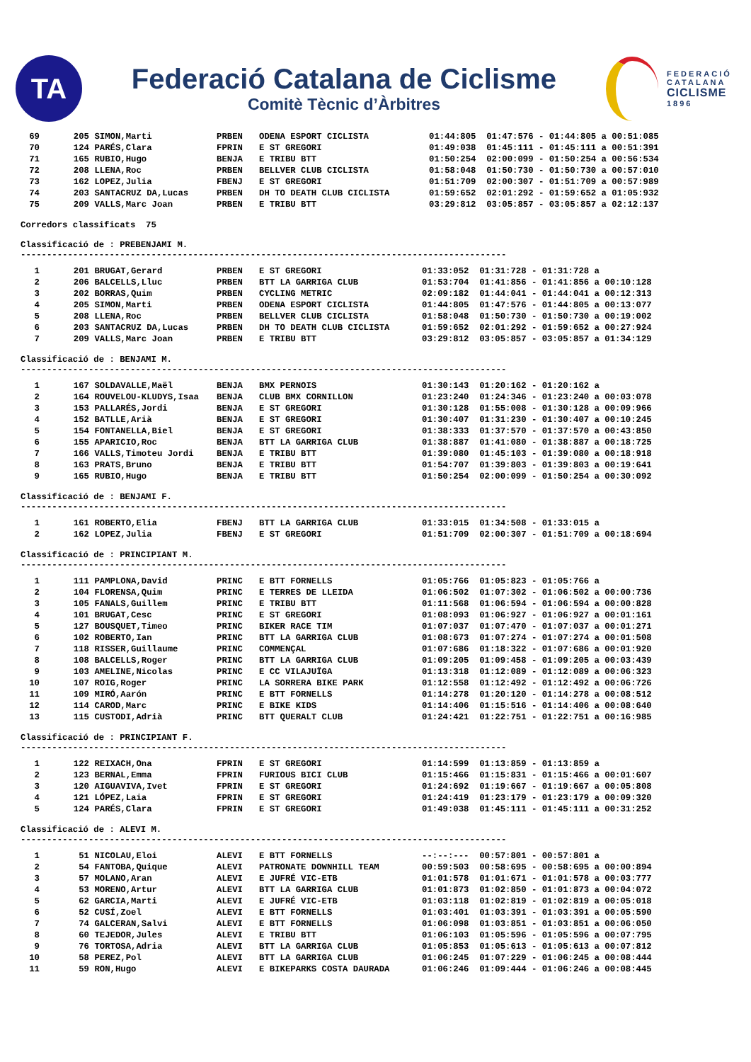TA
Federació Catalana de Ciclisme
Comitè Tècnic d’Àrbitres
FEDERACIÓ
CATALANA
CICLISME
1896
| 69 | 205 | SIMON,Marti | PRBEN | ODENA ESPORT CICLISTA | 01:44:805 01:47:576 - 01:44:805 a 00:51:085 |
| 70 | 124 | PARÉS,Clara | FPRIN | E ST GREGORI | 01:49:038 01:45:111 - 01:45:111 a 00:51:391 |
| 71 | 165 | RUBIO,Hugo | BENJA | E TRIBU BTT | 01:50:254 02:00:099 - 01:50:254 a 00:56:534 |
| 72 | 208 | LLENA,Roc | PRBEN | BELLVER CLUB CICLISTA | 01:58:048 01:50:730 - 01:50:730 a 00:57:010 |
| 73 | 162 | LOPEZ,Julia | FBENJ | E ST GREGORI | 01:51:709 02:00:307 - 01:51:709 a 00:57:989 |
| 74 | 203 | SANTACRUZ DA,Lucas | PRBEN | DH TO DEATH CLUB CICLISTA | 01:59:652 02:01:292 - 01:59:652 a 01:05:932 |
| 75 | 209 | VALLS,Marc Joan | PRBEN | E TRIBU BTT | 03:29:812 03:05:857 - 03:05:857 a 02:12:137 |
Corredors classificats 75
Classificació de : PREBENJAMI M. ---------------------------------------------------------------------------------------------
| 1 | 201 | BRUGAT,Gerard | PRBEN | E ST GREGORI | 01:33:052 01:31:728 - 01:31:728 a |
| 2 | 206 | BALCELLS,Lluc | PRBEN | BTT LA GARRIGA CLUB | 01:53:704 01:41:856 - 01:41:856 a 00:10:128 |
| 3 | 202 | BORRAS,Quim | PRBEN | CYCLING METRIC | 02:09:182 01:44:041 - 01:44:041 a 00:12:313 |
| 4 | 205 | SIMON,Marti | PRBEN | ODENA ESPORT CICLISTA | 01:44:805 01:47:576 - 01:44:805 a 00:13:077 |
| 5 | 208 | LLENA,Roc | PRBEN | BELLVER CLUB CICLISTA | 01:58:048 01:50:730 - 01:50:730 a 00:19:002 |
| 6 | 203 | SANTACRUZ DA,Lucas | PRBEN | DH TO DEATH CLUB CICLISTA | 01:59:652 02:01:292 - 01:59:652 a 00:27:924 |
| 7 | 209 | VALLS,Marc Joan | PRBEN | E TRIBU BTT | 03:29:812 03:05:857 - 03:05:857 a 01:34:129 |
Classificació de : BENJAMI M. ---------------------------------------------------------------------------------------------
| 1 | 167 | SOLDAVALLE,Maël | BENJA | BMX PERNOIS | 01:30:143 01:20:162 - 01:20:162 a |
| 2 | 164 | ROUVELOU-KLUDYS,Isaa | BENJA | CLUB BMX CORNILLON | 01:23:240 01:24:346 - 01:23:240 a 00:03:078 |
| 3 | 153 | PALLARÉS,Jordi | BENJA | E ST GREGORI | 01:30:128 01:55:008 - 01:30:128 a 00:09:966 |
| 4 | 152 | BATLLE,Arià | BENJA | E ST GREGORI | 01:30:407 01:31:230 - 01:30:407 a 00:10:245 |
| 5 | 154 | FONTANELLA,Biel | BENJA | E ST GREGORI | 01:38:333 01:37:570 - 01:37:570 a 00:43:850 |
| 6 | 155 | APARICIO,Roc | BENJA | BTT LA GARRIGA CLUB | 01:38:887 01:41:080 - 01:38:887 a 00:18:725 |
| 7 | 166 | VALLS,Timoteu Jordi | BENJA | E TRIBU BTT | 01:39:080 01:45:103 - 01:39:080 a 00:18:918 |
| 8 | 163 | PRATS,Bruno | BENJA | E TRIBU BTT | 01:54:707 01:39:803 - 01:39:803 a 00:19:641 |
| 9 | 165 | RUBIO,Hugo | BENJA | E TRIBU BTT | 01:50:254 02:00:099 - 01:50:254 a 00:30:092 |
Classificació de : BENJAMI F. ---------------------------------------------------------------------------------------------
| 1 | 161 | ROBERTO,Elia | FBENJ | BTT LA GARRIGA CLUB | 01:33:015 01:34:508 - 01:33:015 a |
| 2 | 162 | LOPEZ,Julia | FBENJ | E ST GREGORI | 01:51:709 02:00:307 - 01:51:709 a 00:18:694 |
Classificació de : PRINCIPIANT M. ---------------------------------------------------------------------------------------------
| 1 | 111 | PAMPLONA,David | PRINC | E BTT FORNELLS | 01:05:766 01:05:823 - 01:05:766 a |
| 2 | 104 | FLORENSA,Quim | PRINC | E TERRES DE LLEIDA | 01:06:502 01:07:302 - 01:06:502 a 00:00:736 |
| 3 | 105 | FANALS,Guillem | PRINC | E TRIBU BTT | 01:11:568 01:06:594 - 01:06:594 a 00:00:828 |
| 4 | 101 | BRUGAT,Cesc | PRINC | E ST GREGORI | 01:08:093 01:06:927 - 01:06:927 a 00:01:161 |
| 5 | 127 | BOUSQUET,Timeo | PRINC | BIKER RACE TIM | 01:07:037 01:07:470 - 01:07:037 a 00:01:271 |
| 6 | 102 | ROBERTO,Ian | PRINC | BTT LA GARRIGA CLUB | 01:08:673 01:07:274 - 01:07:274 a 00:01:508 |
| 7 | 118 | RISSER,Guillaume | PRINC | COMMENÇAL | 01:07:686 01:18:322 - 01:07:686 a 00:01:920 |
| 8 | 108 | BALCELLS,Roger | PRINC | BTT LA GARRIGA CLUB | 01:09:205 01:09:458 - 01:09:205 a 00:03:439 |
| 9 | 103 | AMELINE,Nicolas | PRINC | E CC VILAJUÏGA | 01:13:318 01:12:089 - 01:12:089 a 00:06:323 |
| 10 | 107 | ROIG,Roger | PRINC | LA SORRERA BIKE PARK | 01:12:558 01:12:492 - 01:12:492 a 00:06:726 |
| 11 | 109 | MIRÓ,Aarón | PRINC | E BTT FORNELLS | 01:14:278 01:20:120 - 01:14:278 a 00:08:512 |
| 12 | 114 | CAROD,Marc | PRINC | E BIKE KIDS | 01:14:406 01:15:516 - 01:14:406 a 00:08:640 |
| 13 | 115 | CUSTODI,Adrià | PRINC | BTT QUERALT CLUB | 01:24:421 01:22:751 - 01:22:751 a 00:16:985 |
Classificació de : PRINCIPIANT F. ---------------------------------------------------------------------------------------------
| 1 | 122 | REIXACH,Ona | FPRIN | E ST GREGORI | 01:14:599 01:13:859 - 01:13:859 a |
| 2 | 123 | BERNAL,Emma | FPRIN | FURIOUS BICI CLUB | 01:15:466 01:15:831 - 01:15:466 a 00:01:607 |
| 3 | 120 | AIGUAVIVA,Ivet | FPRIN | E ST GREGORI | 01:24:692 01:19:667 - 01:19:667 a 00:05:808 |
| 4 | 121 | LÓPEZ,Laia | FPRIN | E ST GREGORI | 01:24:419 01:23:179 - 01:23:179 a 00:09:320 |
| 5 | 124 | PARÉS,Clara | FPRIN | E ST GREGORI | 01:49:038 01:45:111 - 01:45:111 a 00:31:252 |
Classificació de : ALEVI M. ---------------------------------------------------------------------------------------------
| 1 | 51 | NICOLAU,Eloi | ALEVI | E BTT FORNELLS | --:--:--- 00:57:801 - 00:57:801 a |
| 2 | 54 | FANTOBA,Quique | ALEVI | PATRONATE DOWNHILL TEAM | 00:59:503 00:58:695 - 00:58:695 a 00:00:894 |
| 3 | 57 | MOLANO,Aran | ALEVI | E JUFRÉ VIC-ETB | 01:01:578 01:01:671 - 01:01:578 a 00:03:777 |
| 4 | 53 | MORENO,Artur | ALEVI | BTT LA GARRIGA CLUB | 01:01:873 01:02:850 - 01:01:873 a 00:04:072 |
| 5 | 62 | GARCIA,Marti | ALEVI | E JUFRÉ VIC-ETB | 01:03:118 01:02:819 - 01:02:819 a 00:05:018 |
| 6 | 52 | CUSÍ,Zoel | ALEVI | E BTT FORNELLS | 01:03:401 01:03:391 - 01:03:391 a 00:05:590 |
| 7 | 74 | GALCERAN,Salvi | ALEVI | E BTT FORNELLS | 01:06:098 01:03:851 - 01:03:851 a 00:06:050 |
| 8 | 60 | TEJEDOR,Jules | ALEVI | E TRIBU BTT | 01:06:103 01:05:596 - 01:05:596 a 00:07:795 |
| 9 | 76 | TORTOSA,Adria | ALEVI | BTT LA GARRIGA CLUB | 01:05:853 01:05:613 - 01:05:613 a 00:07:812 |
| 10 | 58 | PEREZ,Pol | ALEVI | BTT LA GARRIGA CLUB | 01:06:245 01:07:229 - 01:06:245 a 00:08:444 |
| 11 | 59 | RON,Hugo | ALEVI | E BIKEPARKS COSTA DAURADA | 01:06:246 01:09:444 - 01:06:246 a 00:08:445 |